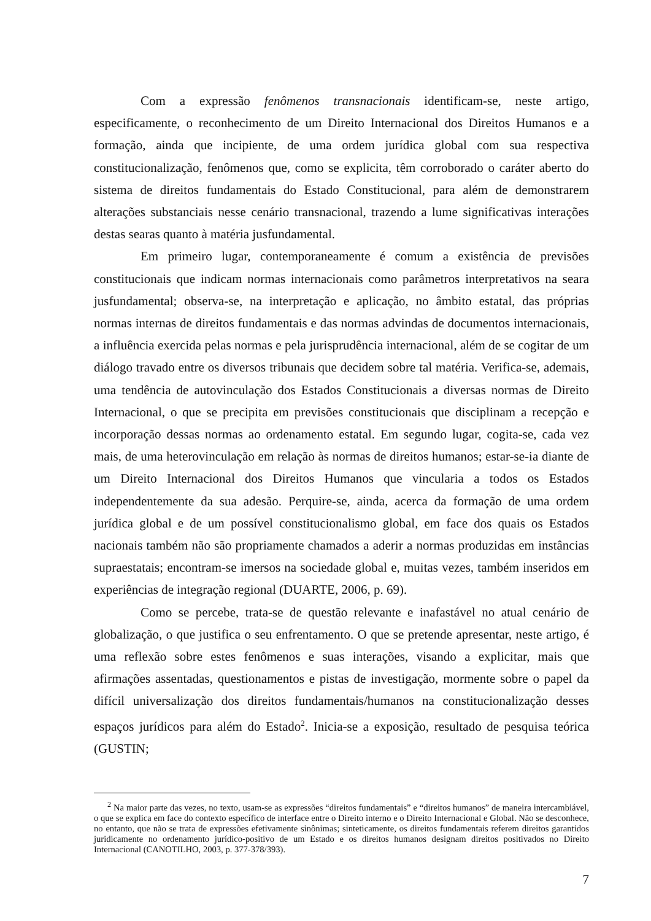Com a expressão fenômenos transnacionais identificam-se, neste artigo, especificamente, o reconhecimento de um Direito Internacional dos Direitos Humanos e a formação, ainda que incipiente, de uma ordem jurídica global com sua respectiva constitucionalização, fenômenos que, como se explicita, têm corroborado o caráter aberto do sistema de direitos fundamentais do Estado Constitucional, para além de demonstrarem alterações substanciais nesse cenário transnacional, trazendo a lume significativas interações destas searas quanto à matéria jusfundamental.
Em primeiro lugar, contemporaneamente é comum a existência de previsões constitucionais que indicam normas internacionais como parâmetros interpretativos na seara jusfundamental; observa-se, na interpretação e aplicação, no âmbito estatal, das próprias normas internas de direitos fundamentais e das normas advindas de documentos internacionais, a influência exercida pelas normas e pela jurisprudência internacional, além de se cogitar de um diálogo travado entre os diversos tribunais que decidem sobre tal matéria. Verifica-se, ademais, uma tendência de autovinculação dos Estados Constitucionais a diversas normas de Direito Internacional, o que se precipita em previsões constitucionais que disciplinam a recepção e incorporação dessas normas ao ordenamento estatal. Em segundo lugar, cogita-se, cada vez mais, de uma heterovinculação em relação às normas de direitos humanos; estar-se-ia diante de um Direito Internacional dos Direitos Humanos que vincularia a todos os Estados independentemente da sua adesão. Perquire-se, ainda, acerca da formação de uma ordem jurídica global e de um possível constitucionalismo global, em face dos quais os Estados nacionais também não são propriamente chamados a aderir a normas produzidas em instâncias supraestatais; encontram-se imersos na sociedade global e, muitas vezes, também inseridos em experiências de integração regional (DUARTE, 2006, p. 69).
Como se percebe, trata-se de questão relevante e inafastável no atual cenário de globalização, o que justifica o seu enfrentamento. O que se pretende apresentar, neste artigo, é uma reflexão sobre estes fenômenos e suas interações, visando a explicitar, mais que afirmações assentadas, questionamentos e pistas de investigação, mormente sobre o papel da difícil universalização dos direitos fundamentais/humanos na constitucionalização desses espaços jurídicos para além do Estado<sup>2</sup>. Inicia-se a exposição, resultado de pesquisa teórica (GUSTIN;
<sup>2</sup> Na maior parte das vezes, no texto, usam-se as expressões “direitos fundamentais” e “direitos humanos” de maneira intercambiável, o que se explica em face do contexto específico de interface entre o Direito interno e o Direito Internacional e Global. Não se desconhece, no entanto, que não se trata de expressões efetivamente sinônimas; sinteticamente, os direitos fundamentais referem direitos garantidos juridicamente no ordenamento jurídico-positivo de um Estado e os direitos humanos designam direitos positivados no Direito Internacional (CANOTILHO, 2003, p. 377-378/393).
7